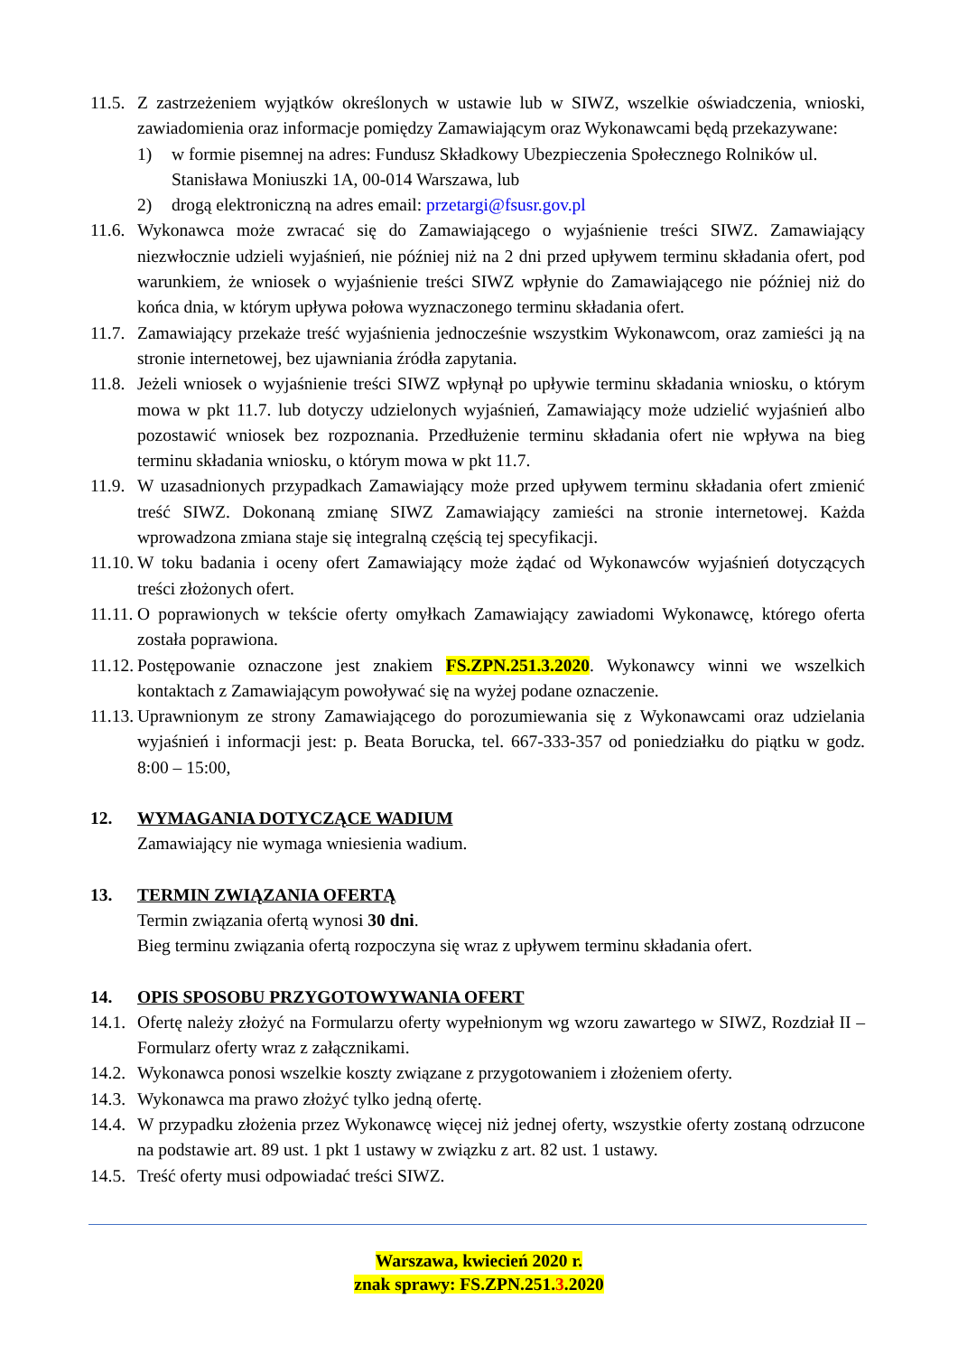11.5. Z zastrzeżeniem wyjątków określonych w ustawie lub w SIWZ, wszelkie oświadczenia, wnioski, zawiadomienia oraz informacje pomiędzy Zamawiającym oraz Wykonawcami będą przekazywane:
1) w formie pisemnej na adres: Fundusz Składkowy Ubezpieczenia Społecznego Rolników ul. Stanisława Moniuszki 1A, 00-014 Warszawa, lub
2) drogą elektroniczną na adres email: przetargi@fsusr.gov.pl
11.6. Wykonawca może zwracać się do Zamawiającego o wyjaśnienie treści SIWZ. Zamawiający niezwłocznie udzieli wyjaśnień, nie później niż na 2 dni przed upływem terminu składania ofert, pod warunkiem, że wniosek o wyjaśnienie treści SIWZ wpłynie do Zamawiającego nie później niż do końca dnia, w którym upływa połowa wyznaczonego terminu składania ofert.
11.7. Zamawiający przekaże treść wyjaśnienia jednocześnie wszystkim Wykonawcom, oraz zamieści ją na stronie internetowej, bez ujawniania źródła zapytania.
11.8. Jeżeli wniosek o wyjaśnienie treści SIWZ wpłynął po upływie terminu składania wniosku, o którym mowa w pkt 11.7. lub dotyczy udzielonych wyjaśnień, Zamawiający może udzielić wyjaśnień albo pozostawić wniosek bez rozpoznania. Przedłużenie terminu składania ofert nie wpływa na bieg terminu składania wniosku, o którym mowa w pkt 11.7.
11.9. W uzasadnionych przypadkach Zamawiający może przed upływem terminu składania ofert zmienić treść SIWZ. Dokonaną zmianę SIWZ Zamawiający zamieści na stronie internetowej. Każda wprowadzona zmiana staje się integralną częścią tej specyfikacji.
11.10. W toku badania i oceny ofert Zamawiający może żądać od Wykonawców wyjaśnień dotyczących treści złożonych ofert.
11.11. O poprawionych w tekście oferty omyłkach Zamawiający zawiadomi Wykonawcę, którego oferta została poprawiona.
11.12. Postępowanie oznaczone jest znakiem FS.ZPN.251.3.2020. Wykonawcy winni we wszelkich kontaktach z Zamawiającym powoływać się na wyżej podane oznaczenie.
11.13. Uprawnionym ze strony Zamawiającego do porozumiewania się z Wykonawcami oraz udzielania wyjaśnień i informacji jest: p. Beata Borucka, tel. 667-333-357 od poniedziałku do piątku w godz. 8:00 – 15:00,
12. WYMAGANIA DOTYCZĄCE WADIUM
Zamawiający nie wymaga wniesienia wadium.
13. TERMIN ZWIĄZANIA OFERTĄ
Termin związania ofertą wynosi 30 dni.
Bieg terminu związania ofertą rozpoczyna się wraz z upływem terminu składania ofert.
14. OPIS SPOSOBU PRZYGOTOWYWANIA OFERT
14.1. Ofertę należy złożyć na Formularzu oferty wypełnionym wg wzoru zawartego w SIWZ, Rozdział II – Formularz oferty wraz z załącznikami.
14.2. Wykonawca ponosi wszelkie koszty związane z przygotowaniem i złożeniem oferty.
14.3. Wykonawca ma prawo złożyć tylko jedną ofertę.
14.4. W przypadku złożenia przez Wykonawcę więcej niż jednej oferty, wszystkie oferty zostaną odrzucone na podstawie art. 89 ust. 1 pkt 1 ustawy w związku z art. 82 ust. 1 ustawy.
14.5. Treść oferty musi odpowiadać treści SIWZ.
Warszawa, kwiecień 2020 r.
znak sprawy: FS.ZPN.251.3.2020